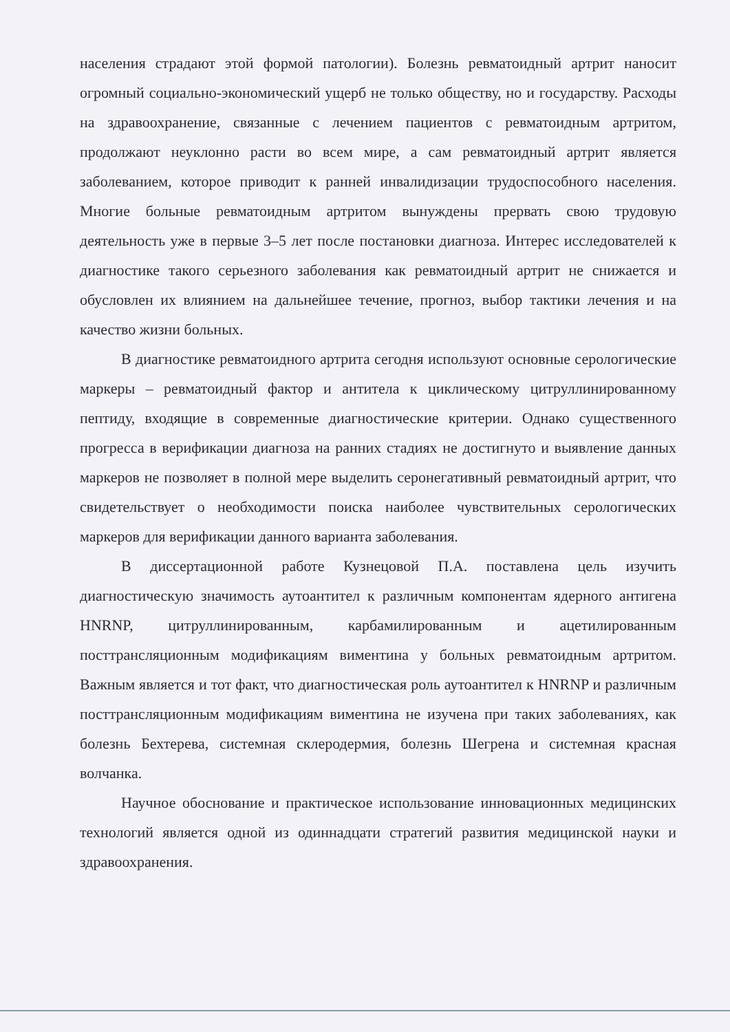населения страдают этой формой патологии). Болезнь ревматоидный артрит наносит огромный социально-экономический ущерб не только обществу, но и государству. Расходы на здравоохранение, связанные с лечением пациентов с ревматоидным артритом, продолжают неуклонно расти во всем мире, а сам ревматоидный артрит является заболеванием, которое приводит к ранней инвалидизации трудоспособного населения. Многие больные ревматоидным артритом вынуждены прервать свою трудовую деятельность уже в первые 3–5 лет после постановки диагноза. Интерес исследователей к диагностике такого серьезного заболевания как ревматоидный артрит не снижается и обусловлен их влиянием на дальнейшее течение, прогноз, выбор тактики лечения и на качество жизни больных.
В диагностике ревматоидного артрита сегодня используют основные серологические маркеры – ревматоидный фактор и антитела к циклическому цитруллинированному пептиду, входящие в современные диагностические критерии. Однако существенного прогресса в верификации диагноза на ранних стадиях не достигнуто и выявление данных маркеров не позволяет в полной мере выделить серонегативный ревматоидный артрит, что свидетельствует о необходимости поиска наиболее чувствительных серологических маркеров для верификации данного варианта заболевания.
В диссертационной работе Кузнецовой П.А. поставлена цель изучить диагностическую значимость аутоантител к различным компонентам ядерного антигена HNRNP, цитруллинированным, карбамилированным и ацетилированным посттрансляционным модификациям виментина у больных ревматоидным артритом. Важным является и тот факт, что диагностическая роль аутоантител к HNRNP и различным посттрансляционным модификациям виментина не изучена при таких заболеваниях, как болезнь Бехтерева, системная склеродермия, болезнь Шегрена и системная красная волчанка.
Научное обоснование и практическое использование инновационных медицинских технологий является одной из одиннадцати стратегий развития медицинской науки и здравоохранения.